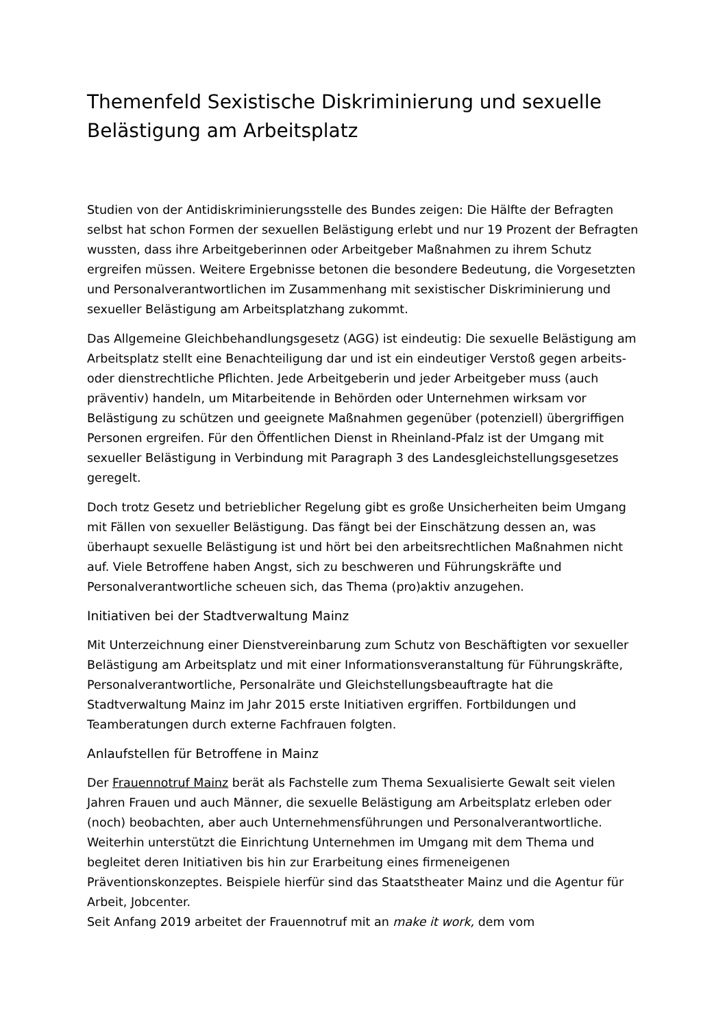Themenfeld Sexistische Diskriminierung und sexuelle Belästigung am Arbeitsplatz
Studien von der Antidiskriminierungsstelle des Bundes zeigen: Die Hälfte der Befragten selbst hat schon Formen der sexuellen Belästigung erlebt und nur 19 Prozent der Befragten wussten, dass ihre Arbeitgeberinnen oder Arbeitgeber Maßnahmen zu ihrem Schutz ergreifen müssen. Weitere Ergebnisse betonen die besondere Bedeutung, die Vorgesetzten und Personalverantwortlichen im Zusammenhang mit sexistischer Diskriminierung und sexueller Belästigung am Arbeitsplatzhang zukommt.
Das Allgemeine Gleichbehandlungsgesetz (AGG) ist eindeutig: Die sexuelle Belästigung am Arbeitsplatz stellt eine Benachteiligung dar und ist ein eindeutiger Verstoß gegen arbeits- oder dienstrechtliche Pflichten. Jede Arbeitgeberin und jeder Arbeitgeber muss (auch präventiv) handeln, um Mitarbeitende in Behörden oder Unternehmen wirksam vor Belästigung zu schützen und geeignete Maßnahmen gegenüber (potenziell) übergriffigen Personen ergreifen. Für den Öffentlichen Dienst in Rheinland-Pfalz ist der Umgang mit sexueller Belästigung in Verbindung mit Paragraph 3 des Landesgleichstellungsgesetzes geregelt.
Doch trotz Gesetz und betrieblicher Regelung gibt es große Unsicherheiten beim Umgang mit Fällen von sexueller Belästigung. Das fängt bei der Einschätzung dessen an, was überhaupt sexuelle Belästigung ist und hört bei den arbeitsrechtlichen Maßnahmen nicht auf. Viele Betroffene haben Angst, sich zu beschweren und Führungskräfte und Personalverantwortliche scheuen sich, das Thema (pro)aktiv anzugehen.
Initiativen bei der Stadtverwaltung Mainz
Mit Unterzeichnung einer Dienstvereinbarung zum Schutz von Beschäftigten vor sexueller Belästigung am Arbeitsplatz und mit einer Informationsveranstaltung für Führungskräfte, Personalverantwortliche, Personalräte und Gleichstellungsbeauftragte hat die Stadtverwaltung Mainz im Jahr 2015 erste Initiativen ergriffen. Fortbildungen und Teamberatungen durch externe Fachfrauen folgten.
Anlaufstellen für Betroffene in Mainz
Der Frauennotruf Mainz berät als Fachstelle zum Thema Sexualisierte Gewalt seit vielen Jahren Frauen und auch Männer, die sexuelle Belästigung am Arbeitsplatz erleben oder (noch) beobachten, aber auch Unternehmensführungen und Personalverantwortliche. Weiterhin unterstützt die Einrichtung Unternehmen im Umgang mit dem Thema und begleitet deren Initiativen bis hin zur Erarbeitung eines firmeneigenen Präventionskonzeptes. Beispiele hierfür sind das Staatstheater Mainz und die Agentur für Arbeit, Jobcenter.
Seit Anfang 2019 arbeitet der Frauennotruf mit an make it work, dem vom